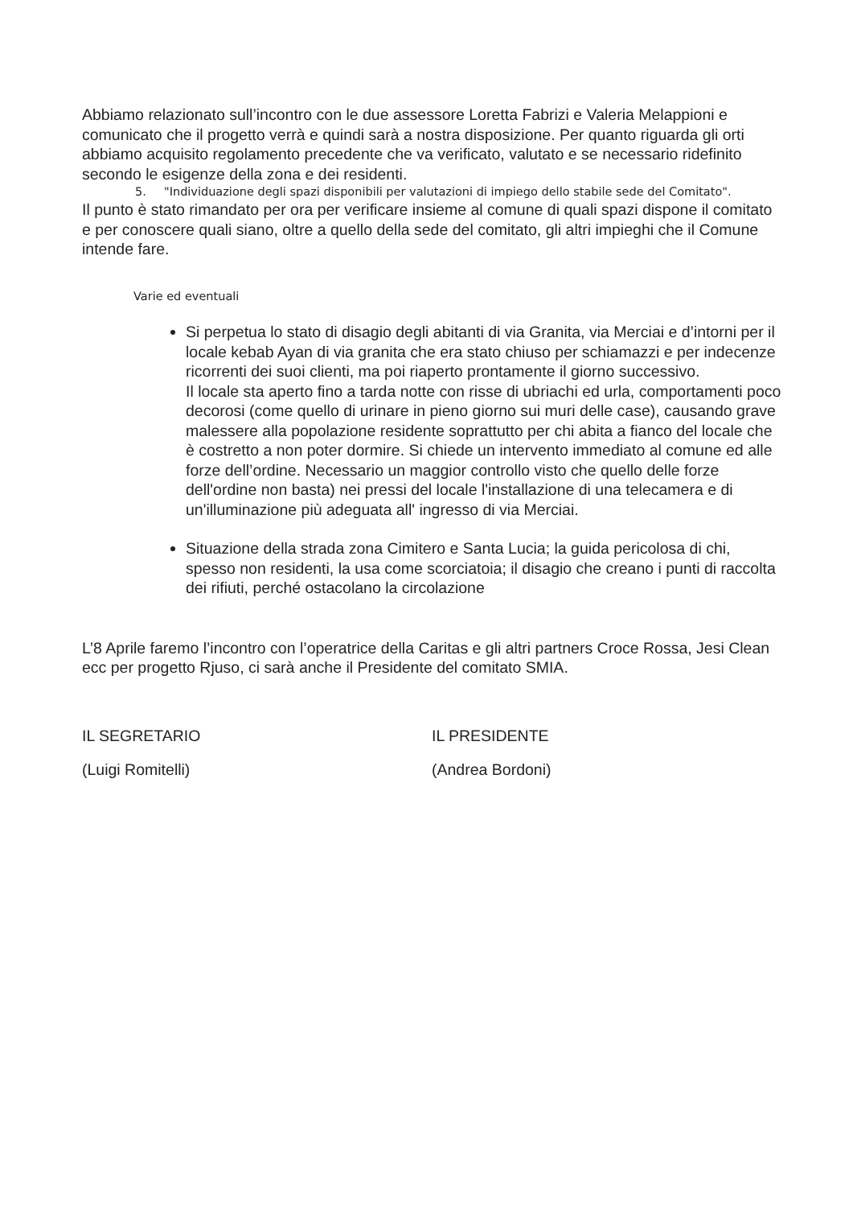Abbiamo relazionato sull’incontro con le due assessore Loretta Fabrizi e Valeria Melappioni e comunicato che il progetto verrà e quindi sarà a nostra disposizione. Per quanto riguarda gli orti abbiamo acquisito regolamento precedente che va verificato, valutato e se necessario ridefinito secondo le esigenze della zona e dei residenti.
5. "Individuazione degli spazi disponibili per valutazioni di impiego dello stabile sede del Comitato".
Il punto è stato rimandato per ora per verificare insieme al comune di quali spazi dispone il comitato e per conoscere quali siano, oltre a quello della sede del comitato, gli altri impieghi che il Comune intende fare.
Varie ed eventuali
Si perpetua lo stato di disagio degli abitanti di via Granita, via Merciai e d’intorni per il locale kebab Ayan di via granita che era stato chiuso per schiamazzi e per indecenze ricorrenti dei suoi clienti, ma poi riaperto prontamente il giorno successivo.
Il locale sta aperto fino a tarda notte con risse di ubriachi ed urla, comportamenti poco decorosi (come quello di urinare in pieno giorno sui muri delle case), causando grave malessere alla popolazione residente soprattutto per chi abita a fianco del locale che è costretto a non poter dormire. Si chiede un intervento immediato al comune ed alle forze dell’ordine. Necessario un maggior controllo visto che quello delle forze dell'ordine non basta) nei pressi del locale l'installazione di una telecamera e di un'illuminazione più adeguata all' ingresso di via Merciai.
Situazione della strada zona Cimitero e Santa Lucia; la guida pericolosa di chi, spesso non residenti, la usa come scorciatoia; il disagio che creano i punti di raccolta dei rifiuti, perché ostacolano la circolazione
L’8 Aprile faremo l’incontro con l’operatrice della Caritas e gli altri partners Croce Rossa, Jesi Clean ecc per progetto Rjuso, ci sarà anche il Presidente del comitato SMIA.
IL SEGRETARIO IL PRESIDENTE
(Luigi Romitelli) (Andrea Bordoni)